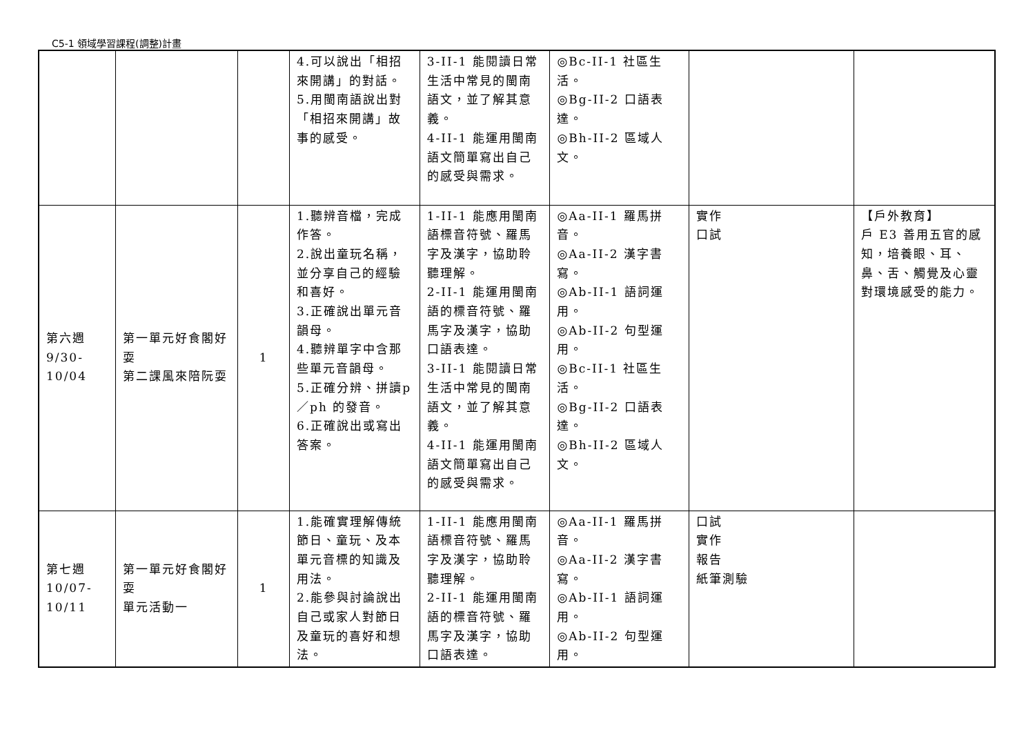C5-1 領域學習課程(調整)計畫
| | | | 4.可以說出「相招來開講」的對話。 5.用閩南語說出對「相招來開講」故事的感受。 | 3-II-1 能閱讀日常生活中常見的閩南語文，並了解其意義。 4-II-1 能運用閩南語文簡單寫出自己的感受與需求。 | ◎Bc-II-1 社區生活。 ◎Bg-II-2 口語表達。 ◎Bh-II-2 區域人文。 | | |
| 第六週 9/30- 10/04 | 第一單元好食閣好耍 第二課風來陪阮耍 | 1 | 1.聽辨音檔，完成作答。 2.說出童玩名稱，並分享自己的經驗和喜好。 3.正確說出單元音韻母。 4.聽辨單字中含那些單元音韻母。 5.正確分辨、拼讀p／ph 的發音。 6.正確說出或寫出答案。 | 1-II-1 能應用閩南語標音符號、羅馬字及漢字，協助聆聽理解。 2-II-1 能運用閩南語的標音符號、羅馬字及漢字，協助口語表達。 3-II-1 能閱讀日常生活中常見的閩南語文，並了解其意義。 4-II-1 能運用閩南語文簡單寫出自己的感受與需求。 | ◎Aa-II-1 羅馬拼音。 ◎Aa-II-2 漢字書寫。 ◎Ab-II-1 語詞運用。 ◎Ab-II-2 句型運用。 ◎Bc-II-1 社區生活。 ◎Bg-II-2 口語表達。 ◎Bh-II-2 區域人文。 | 實作 口試 | 【戶外教育】 戶 E3 善用五官的感知，培養眼、耳、鼻、舌、觸覺及心靈對環境感受的能力。 |
| 第七週 10/07- 10/11 | 第一單元好食閣好耍 單元活動一 | 1 | 1.能確實理解傳統節日、童玩、及本單元音標的知識及用法。 2.能參與討論說出自己或家人對節日及童玩的喜好和想法。 | 1-II-1 能應用閩南語標音符號、羅馬字及漢字，協助聆聽理解。 2-II-1 能運用閩南語的標音符號、羅馬字及漢字，協助口語表達。 | ◎Aa-II-1 羅馬拼音。 ◎Aa-II-2 漢字書寫。 ◎Ab-II-1 語詞運用。 ◎Ab-II-2 句型運用。 | 口試 實作 報告 紙筆測驗 | |